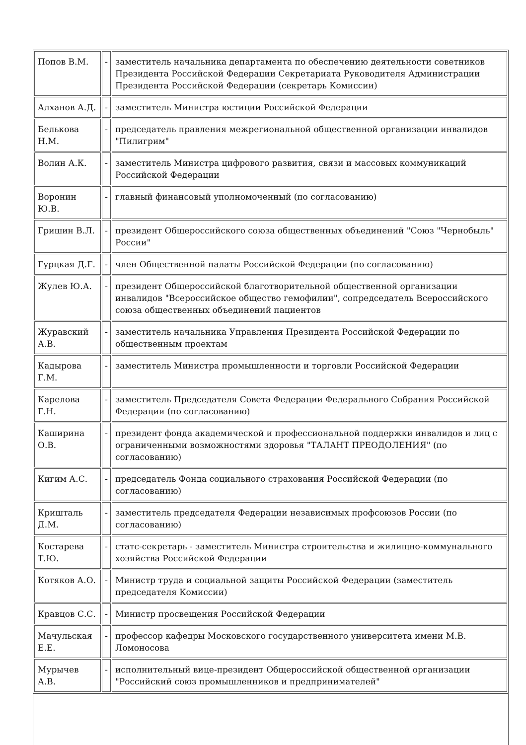| Попов В.М. | - | заместитель начальника департамента по обеспечению деятельности советников Президента Российской Федерации Секретариата Руководителя Администрации Президента Российской Федерации (секретарь Комиссии) |
| Алханов А.Д. | - | заместитель Министра юстиции Российской Федерации |
| Белькова Н.М. | - | председатель правления межрегиональной общественной организации инвалидов "Пилигрим" |
| Волин А.К. | - | заместитель Министра цифрового развития, связи и массовых коммуникаций Российской Федерации |
| Воронин Ю.В. | - | главный финансовый уполномоченный (по согласованию) |
| Гришин В.Л. | - | президент Общероссийского союза общественных объединений "Союз "Чернобыль" России" |
| Гурцкая Д.Г. | - | член Общественной палаты Российской Федерации (по согласованию) |
| Жулев Ю.А. | - | президент Общероссийской благотворительной общественной организации инвалидов "Всероссийское общество гемофилии", сопредседатель Всероссийского союза общественных объединений пациентов |
| Журавский А.В. | - | заместитель начальника Управления Президента Российской Федерации по общественным проектам |
| Кадырова Г.М. | - | заместитель Министра промышленности и торговли Российской Федерации |
| Карелова Г.Н. | - | заместитель Председателя Совета Федерации Федерального Собрания Российской Федерации (по согласованию) |
| Каширина О.В. | - | президент фонда академической и профессиональной поддержки инвалидов и лиц с ограниченными возможностями здоровья "ТАЛАНТ ПРЕОДОЛЕНИЯ" (по согласованию) |
| Кигим А.С. | - | председатель Фонда социального страхования Российской Федерации (по согласованию) |
| Кришталь Д.М. | - | заместитель председателя Федерации независимых профсоюзов России (по согласованию) |
| Костарева Т.Ю. | - | статс-секретарь - заместитель Министра строительства и жилищно-коммунального хозяйства Российской Федерации |
| Котяков А.О. | - | Министр труда и социальной защиты Российской Федерации (заместитель председателя Комиссии) |
| Кравцов С.С. | - | Министр просвещения Российской Федерации |
| Мачульская Е.Е. | - | профессор кафедры Московского государственного университета имени М.В. Ломоносова |
| Мурычев А.В. | - | исполнительный вице-президент Общероссийской общественной организации "Российский союз промышленников и предпринимателей" |